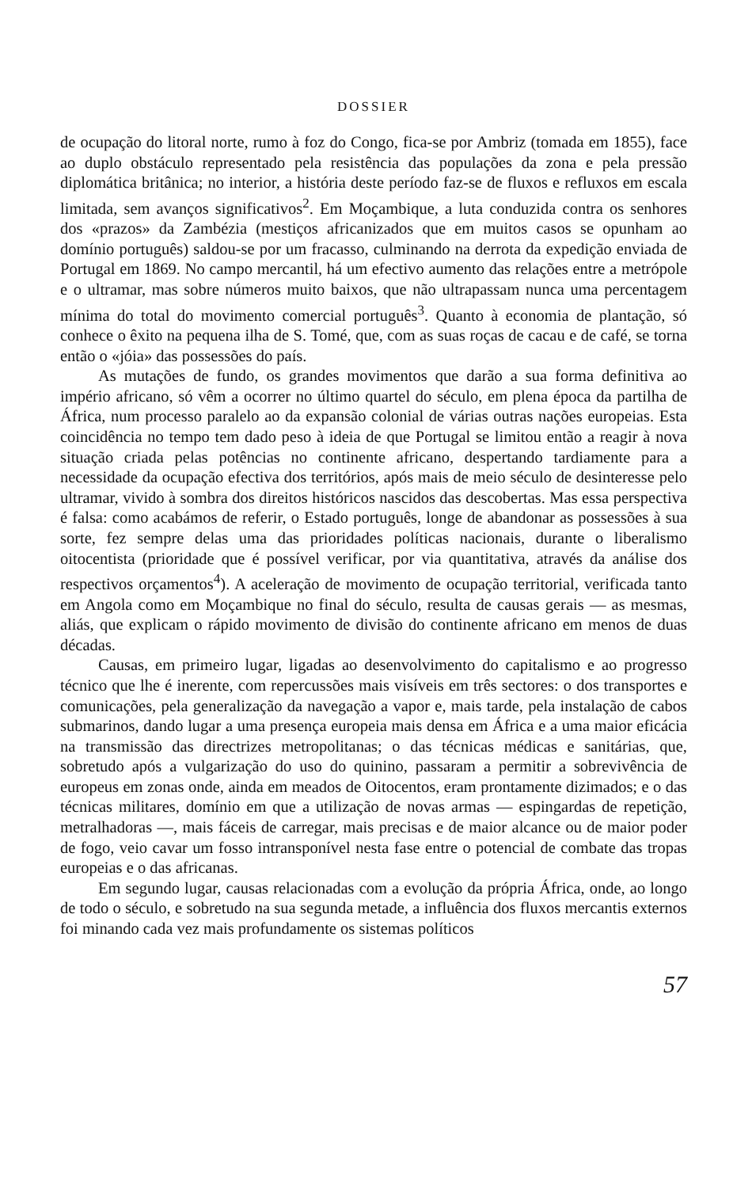DOSSIER
de ocupação do litoral norte, rumo à foz do Congo, fica-se por Ambriz (tomada em 1855), face ao duplo obstáculo representado pela resistência das populações da zona e pela pressão diplomática britânica; no interior, a história deste período faz-se de fluxos e refluxos em escala limitada, sem avanços significativos<sup>2</sup>. Em Moçambique, a luta conduzida contra os senhores dos «prazos» da Zambézia (mestiços africanizados que em muitos casos se opunham ao domínio português) saldou-se por um fracasso, culminando na derrota da expedição enviada de Portugal em 1869. No campo mercantil, há um efectivo aumento das relações entre a metrópole e o ultramar, mas sobre números muito baixos, que não ultrapassam nunca uma percentagem mínima do total do movimento comercial português<sup>3</sup>. Quanto à economia de plantação, só conhece o êxito na pequena ilha de S. Tomé, que, com as suas roças de cacau e de café, se torna então o «jóia» das possessões do país.
As mutações de fundo, os grandes movimentos que darão a sua forma definitiva ao império africano, só vêm a ocorrer no último quartel do século, em plena época da partilha de África, num processo paralelo ao da expansão colonial de várias outras nações europeias. Esta coincidência no tempo tem dado peso à ideia de que Portugal se limitou então a reagir à nova situação criada pelas potências no continente africano, despertando tardiamente para a necessidade da ocupação efectiva dos territórios, após mais de meio século de desinteresse pelo ultramar, vivido à sombra dos direitos históricos nascidos das descobertas. Mas essa perspectiva é falsa: como acabámos de referir, o Estado português, longe de abandonar as possessões à sua sorte, fez sempre delas uma das prioridades políticas nacionais, durante o liberalismo oitocentista (prioridade que é possível verificar, por via quantitativa, através da análise dos respectivos orçamentos<sup>4</sup>). A aceleração de movimento de ocupação territorial, verificada tanto em Angola como em Moçambique no final do século, resulta de causas gerais — as mesmas, aliás, que explicam o rápido movimento de divisão do continente africano em menos de duas décadas.
Causas, em primeiro lugar, ligadas ao desenvolvimento do capitalismo e ao progresso técnico que lhe é inerente, com repercussões mais visíveis em três sectores: o dos transportes e comunicações, pela generalização da navegação a vapor e, mais tarde, pela instalação de cabos submarinos, dando lugar a uma presença europeia mais densa em África e a uma maior eficácia na transmissão das directrizes metropolitanas; o das técnicas médicas e sanitárias, que, sobretudo após a vulgarização do uso do quinino, passaram a permitir a sobrevivência de europeus em zonas onde, ainda em meados de Oitocentos, eram prontamente dizimados; e o das técnicas militares, domínio em que a utilização de novas armas — espingardas de repetição, metralhadoras —, mais fáceis de carregar, mais precisas e de maior alcance ou de maior poder de fogo, veio cavar um fosso intransponível nesta fase entre o potencial de combate das tropas europeias e o das africanas.
Em segundo lugar, causas relacionadas com a evolução da própria África, onde, ao longo de todo o século, e sobretudo na sua segunda metade, a influência dos fluxos mercantis externos foi minando cada vez mais profundamente os sistemas políticos
57